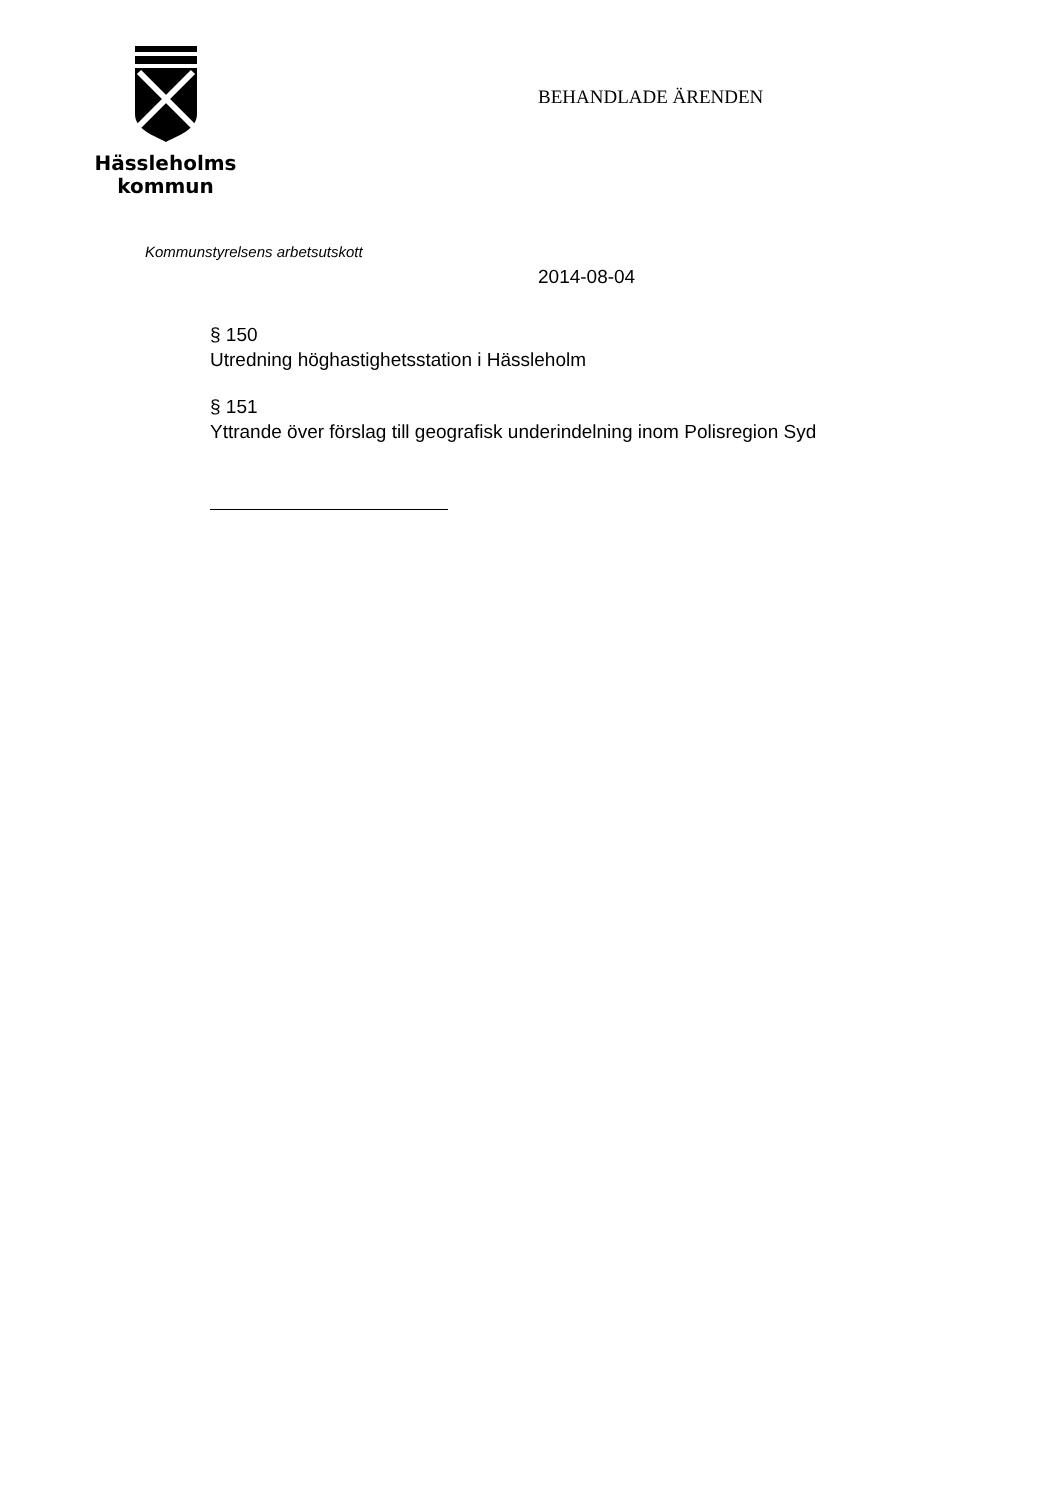Hässleholms
kommun
BEHANDLADE ÄRENDEN
Kommunstyrelsens arbetsutskott
2014-08-04
§ 150
Utredning höghastighetsstation i Hässleholm
§ 151
Yttrande över förslag till geografisk underindelning inom Polisregion Syd